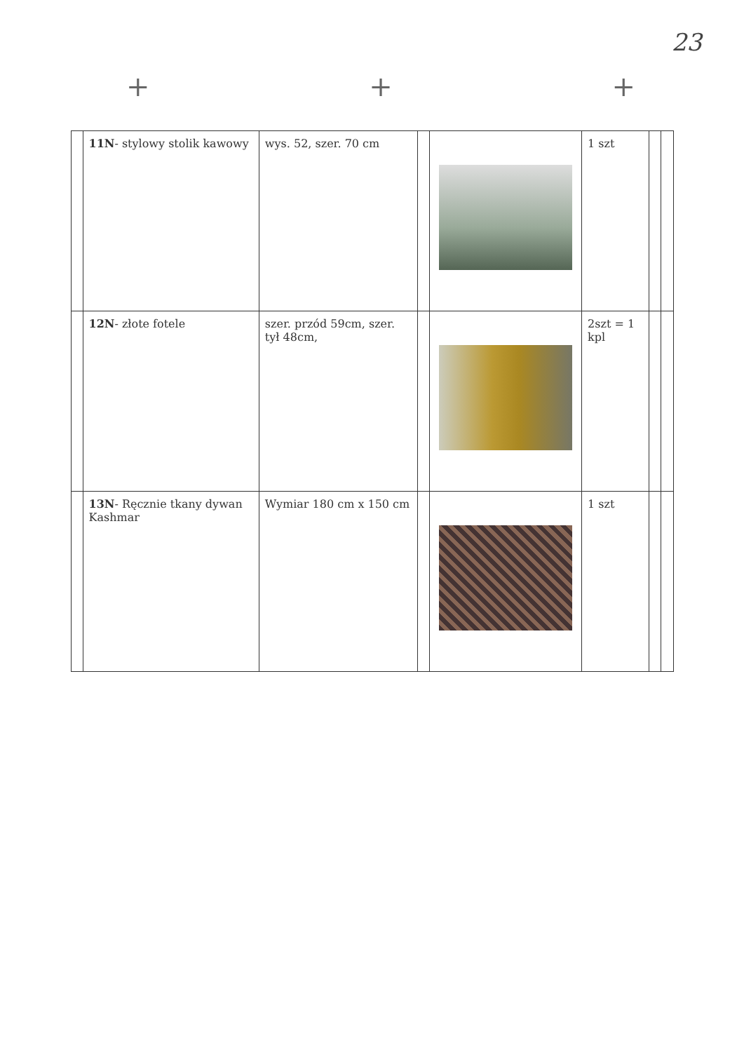23
+ + +
| | 11N - stylowy stolik kawowy | wys. 52, szer. 70 cm | | | 1 szt | | |
| | 12N - złote fotele | szer. przód 59cm, szer. tył 48cm, | | | 2szt = 1 kpl | | |
| | 13N - Ręcznie tkany dywan Kashmar | Wymiar 180 cm x 150 cm | | | 1 szt | | |